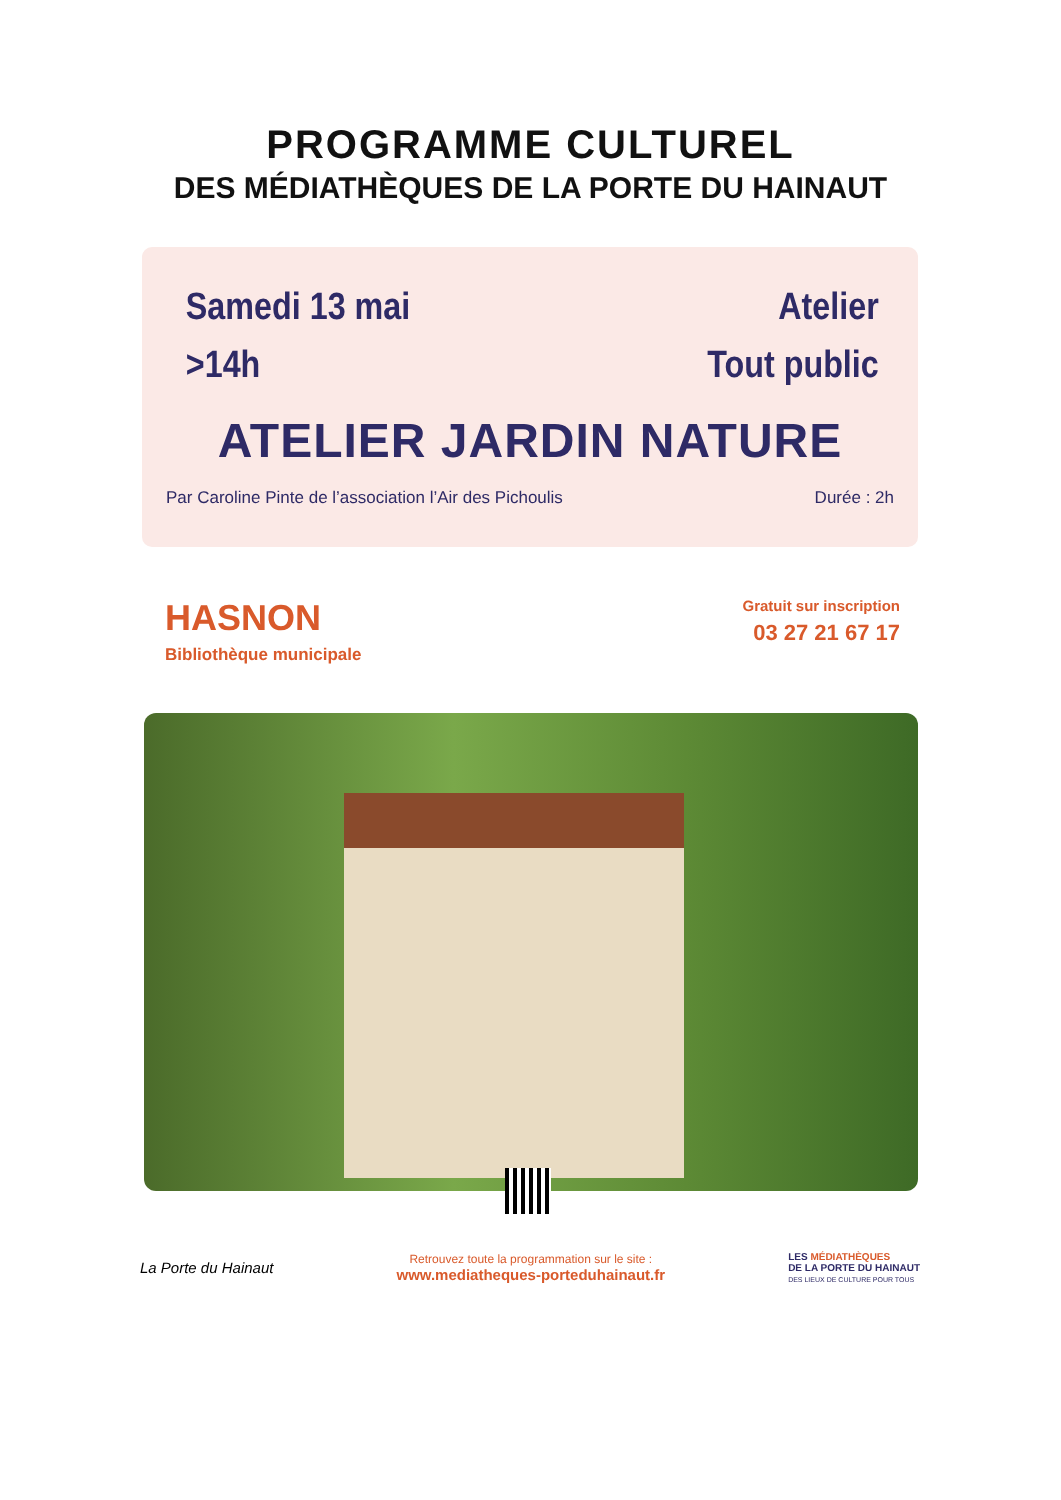PROGRAMME CULTUREL
DES MÉDIATHÈQUES DE LA PORTE DU HAINAUT
Samedi 13 mai
>14h
Atelier
Tout public
ATELIER JARDIN NATURE
Par Caroline Pinte de l’association l’Air des Pichoulis Durée : 2h
HASNON
Bibliothèque municipale
Gratuit sur inscription
03 27 21 67 17
La Porte du Hainaut
Retrouvez toute la programmation sur le site :
www.mediatheques-porteduhainaut.fr
LES MÉDIATHÈQUES
DE LA PORTE DU HAINAUT
DES LIEUX DE CULTURE POUR TOUS